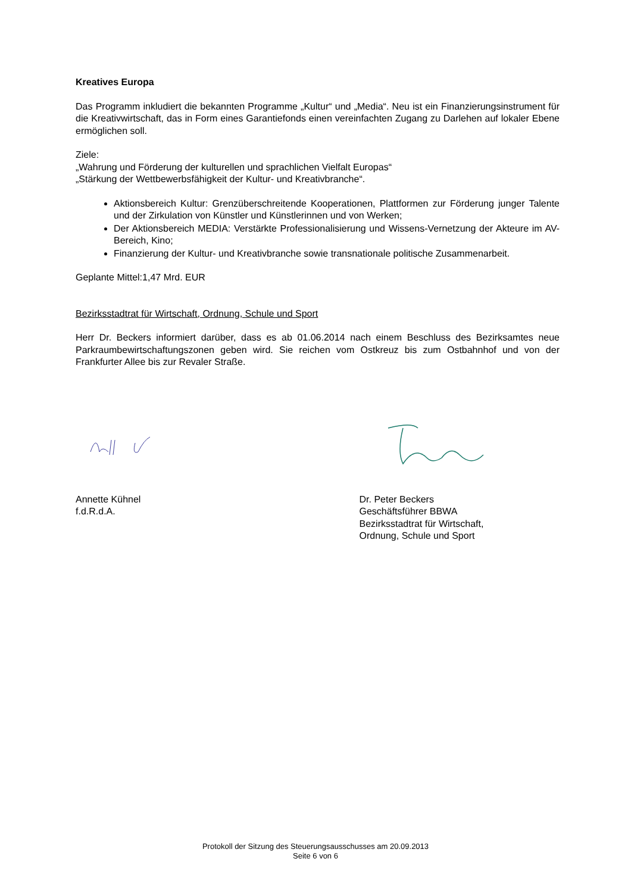Kreatives Europa
Das Programm inkludiert die bekannten Programme „Kultur“ und „Media“. Neu ist ein Finanzierungsinstrument für die Kreativwirtschaft, das in Form eines Garantiefonds einen vereinfachten Zugang zu Darlehen auf lokaler Ebene ermöglichen soll.
Ziele:
„Wahrung und Förderung der kulturellen und sprachlichen Vielfalt Europas“
„Stärkung der Wettbewerbsfähigkeit der Kultur- und Kreativbranche“.
Aktionsbereich Kultur: Grenzüberschreitende Kooperationen, Plattformen zur Förderung junger Talente und der Zirkulation von Künstler und Künstlerinnen und von Werken;
Der Aktionsbereich MEDIA: Verstärkte Professionalisierung und Wissens-Vernetzung der Akteure im AV-Bereich, Kino;
Finanzierung der Kultur- und Kreativbranche sowie transnationale politische Zusammenarbeit.
Geplante Mittel:1,47 Mrd. EUR
Bezirksstadtrat für Wirtschaft, Ordnung, Schule und Sport
Herr Dr. Beckers informiert darüber, dass es ab 01.06.2014 nach einem Beschluss des Bezirksamtes neue Parkraumbewirtschaftungszonen geben wird. Sie reichen vom Ostkreuz bis zum Ostbahnhof und von der Frankfurter Allee bis zur Revaler Straße.
Annette Kühnel
f.d.R.d.A.
Dr. Peter Beckers
Geschäftsführer BBWA
Bezirksstadtrat für Wirtschaft,
Ordnung, Schule und Sport
Protokoll der Sitzung des Steuerungsausschusses am 20.09.2013
Seite 6 von 6